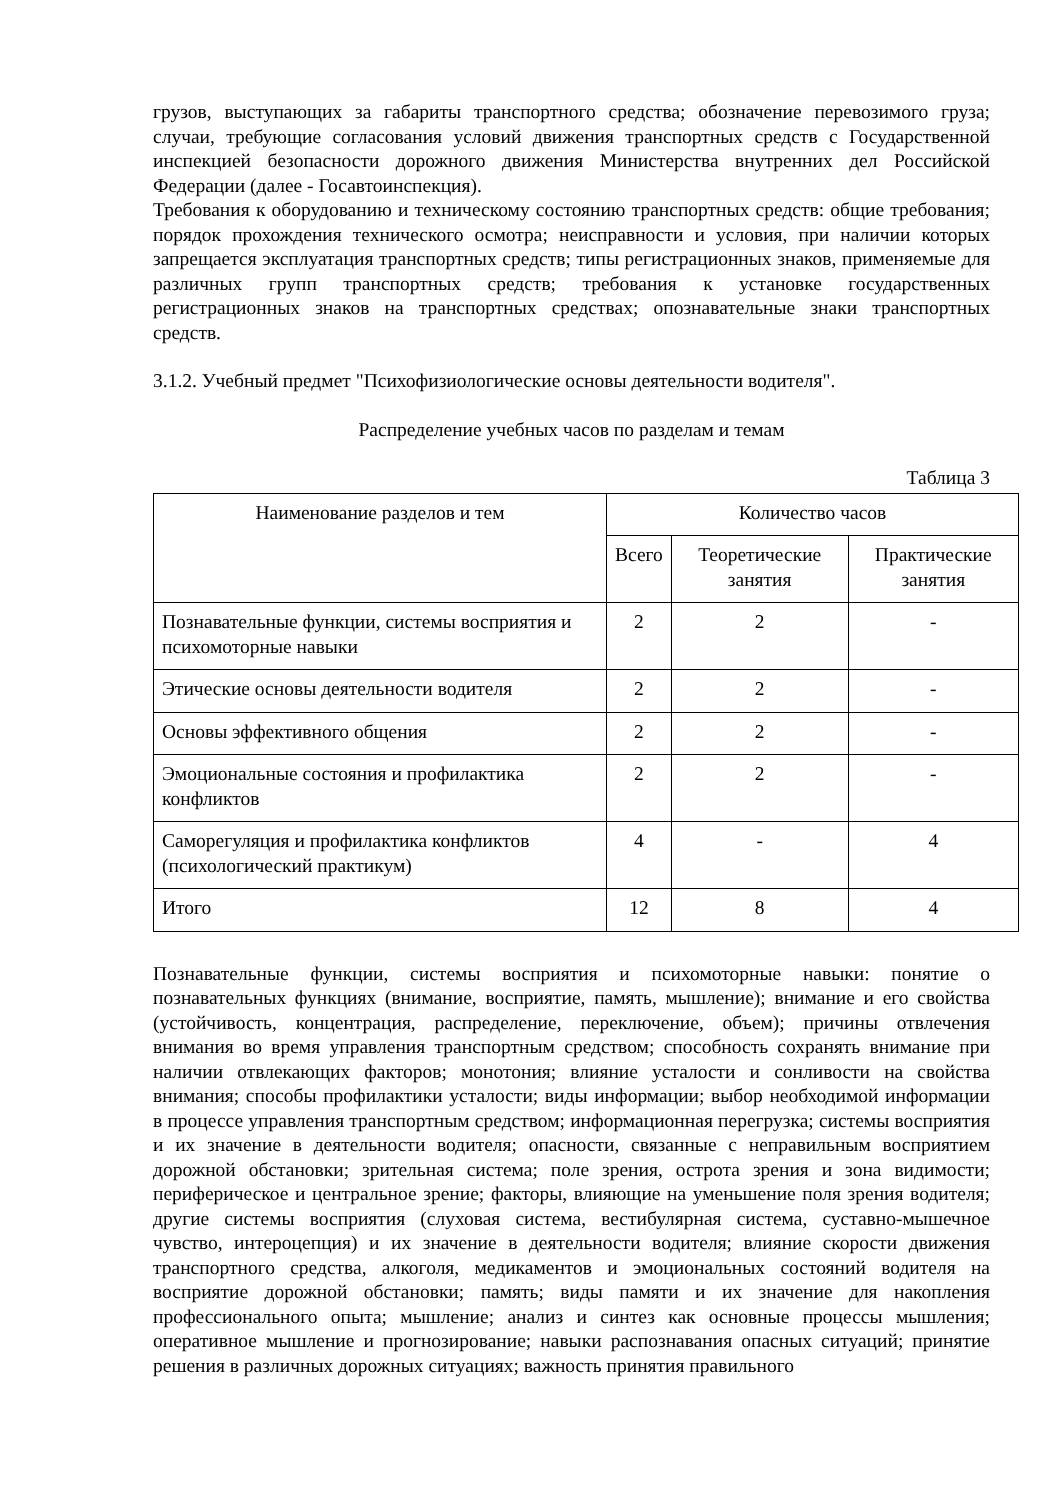грузов, выступающих за габариты транспортного средства; обозначение перевозимого груза; случаи, требующие согласования условий движения транспортных средств с Государственной инспекцией безопасности дорожного движения Министерства внутренних дел Российской Федерации (далее - Госавтоинспекция).
Требования к оборудованию и техническому состоянию транспортных средств: общие требования; порядок прохождения технического осмотра; неисправности и условия, при наличии которых запрещается эксплуатация транспортных средств; типы регистрационных знаков, применяемые для различных групп транспортных средств; требования к установке государственных регистрационных знаков на транспортных средствах; опознавательные знаки транспортных средств.
3.1.2. Учебный предмет "Психофизиологические основы деятельности водителя".
Распределение учебных часов по разделам и темам
Таблица 3
| Наименование разделов и тем | Количество часов | | |
| --- | --- | --- | --- |
| | Всего | Теоретические занятия | Практические занятия |
| Познавательные функции, системы восприятия и психомоторные навыки | 2 | 2 | - |
| Этические основы деятельности водителя | 2 | 2 | - |
| Основы эффективного общения | 2 | 2 | - |
| Эмоциональные состояния и профилактика конфликтов | 2 | 2 | - |
| Саморегуляция и профилактика конфликтов (психологический практикум) | 4 | - | 4 |
| Итого | 12 | 8 | 4 |
Познавательные функции, системы восприятия и психомоторные навыки: понятие о познавательных функциях (внимание, восприятие, память, мышление); внимание и его свойства (устойчивость, концентрация, распределение, переключение, объем); причины отвлечения внимания во время управления транспортным средством; способность сохранять внимание при наличии отвлекающих факторов; монотония; влияние усталости и сонливости на свойства внимания; способы профилактики усталости; виды информации; выбор необходимой информации в процессе управления транспортным средством; информационная перегрузка; системы восприятия и их значение в деятельности водителя; опасности, связанные с неправильным восприятием дорожной обстановки; зрительная система; поле зрения, острота зрения и зона видимости; периферическое и центральное зрение; факторы, влияющие на уменьшение поля зрения водителя; другие системы восприятия (слуховая система, вестибулярная система, суставно-мышечное чувство, интероцепция) и их значение в деятельности водителя; влияние скорости движения транспортного средства, алкоголя, медикаментов и эмоциональных состояний водителя на восприятие дорожной обстановки; память; виды памяти и их значение для накопления профессионального опыта; мышление; анализ и синтез как основные процессы мышления; оперативное мышление и прогнозирование; навыки распознавания опасных ситуаций; принятие решения в различных дорожных ситуациях; важность принятия правильного